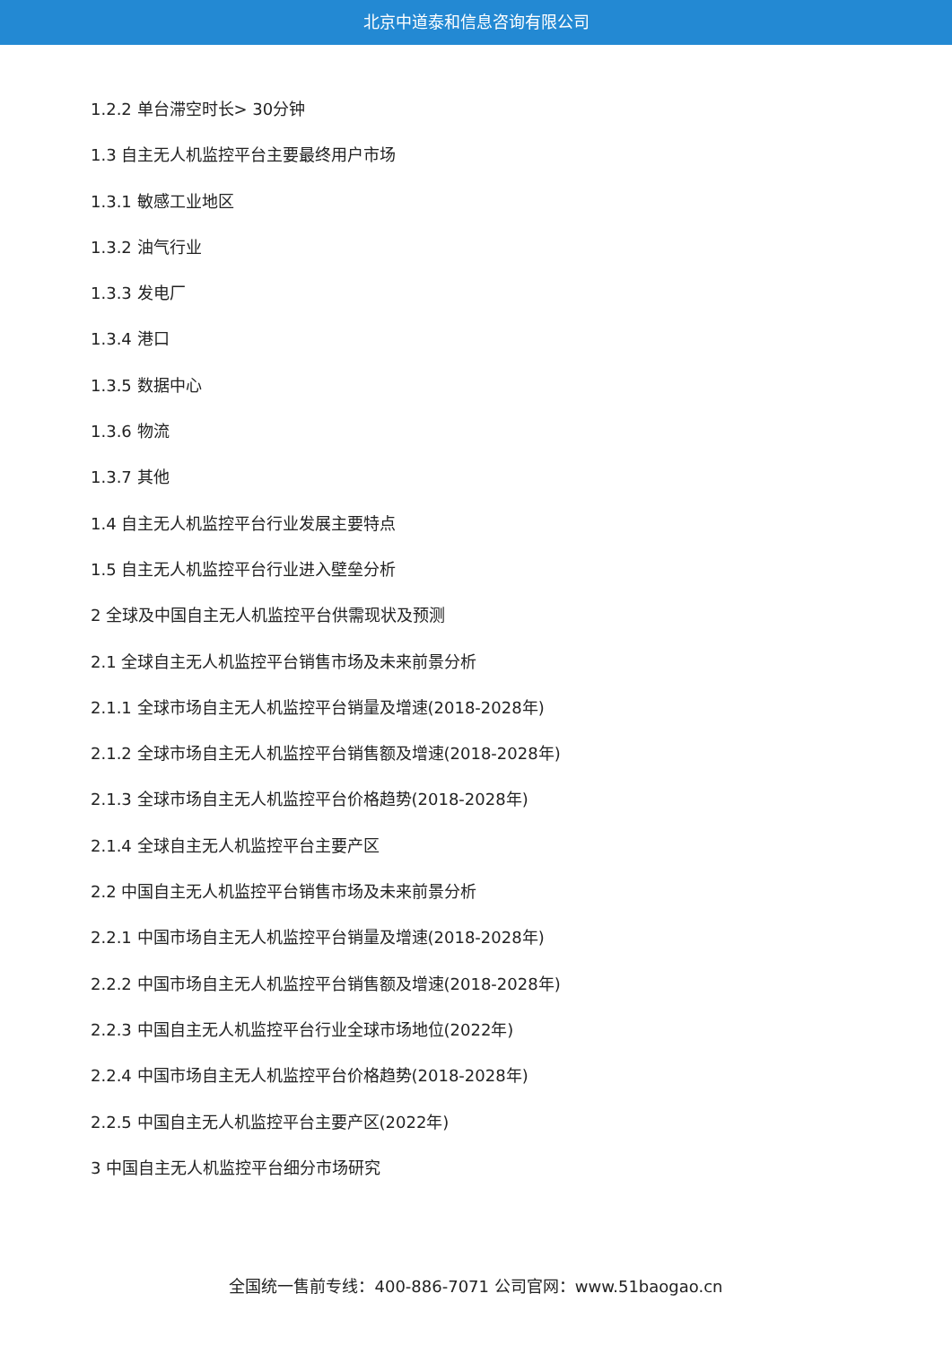北京中道泰和信息咨询有限公司
1.2.2 单台滞空时长> 30分钟
1.3 自主无人机监控平台主要最终用户市场
1.3.1 敏感工业地区
1.3.2 油气行业
1.3.3 发电厂
1.3.4 港口
1.3.5 数据中心
1.3.6 物流
1.3.7 其他
1.4 自主无人机监控平台行业发展主要特点
1.5 自主无人机监控平台行业进入壁垒分析
2 全球及中国自主无人机监控平台供需现状及预测
2.1 全球自主无人机监控平台销售市场及未来前景分析
2.1.1 全球市场自主无人机监控平台销量及增速(2018-2028年)
2.1.2 全球市场自主无人机监控平台销售额及增速(2018-2028年)
2.1.3 全球市场自主无人机监控平台价格趋势(2018-2028年)
2.1.4 全球自主无人机监控平台主要产区
2.2 中国自主无人机监控平台销售市场及未来前景分析
2.2.1 中国市场自主无人机监控平台销量及增速(2018-2028年)
2.2.2 中国市场自主无人机监控平台销售额及增速(2018-2028年)
2.2.3 中国自主无人机监控平台行业全球市场地位(2022年)
2.2.4 中国市场自主无人机监控平台价格趋势(2018-2028年)
2.2.5 中国自主无人机监控平台主要产区(2022年)
3 中国自主无人机监控平台细分市场研究
全国统一售前专线：400-886-7071 公司官网：www.51baogao.cn